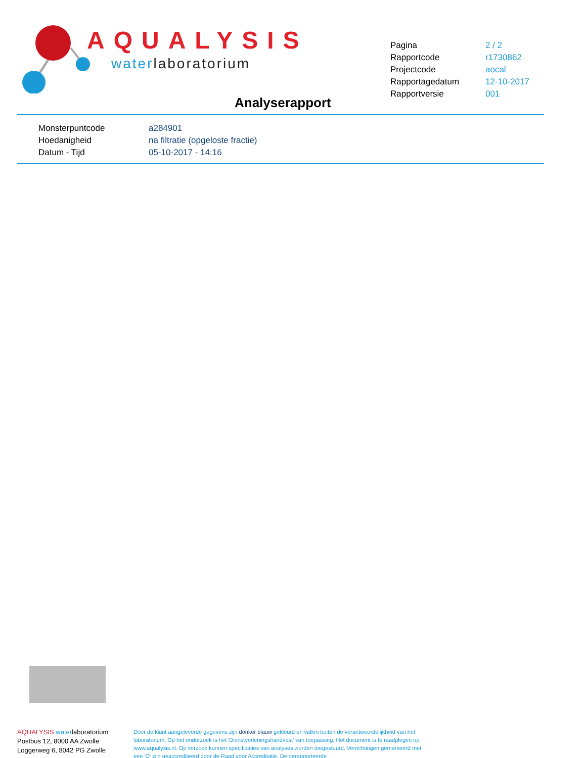AQUALYSIS
waterlaboratorium
| Pagina | 2 / 2 |
| Rapportcode | r1730862 |
| Projectcode | aocal |
| Rapportagedatum | 12-10-2017 |
| Rapportversie | 001 |
Analyserapport
| Monsterpuntcode | a284901 |
| Hoedanigheid | na filtratie (opgeloste fractie) |
| Datum - Tijd | 05-10-2017 - 14:16 |
AQUALYSIS waterlaboratorium
Postbus 12, 8000 AA Zwolle
Loggerweg 6, 8042 PG Zwolle
Door de klant aangeleverde gegevens zijn donker blauw gekleurd en vallen buiten de verantwoordelijkheid van het laboratorium. Op het onderzoek is het 'Dienstverleningshandvest' van toepassing. Het document is te raadplegen op www.aqualysis.nl. Op verzoek kunnen specificaties van analyses worden toegestuurd. Verrichtingen gemarkeerd met een 'Q' zijn geaccrediteerd door de Raad voor Accreditatie. De gerapporteerde